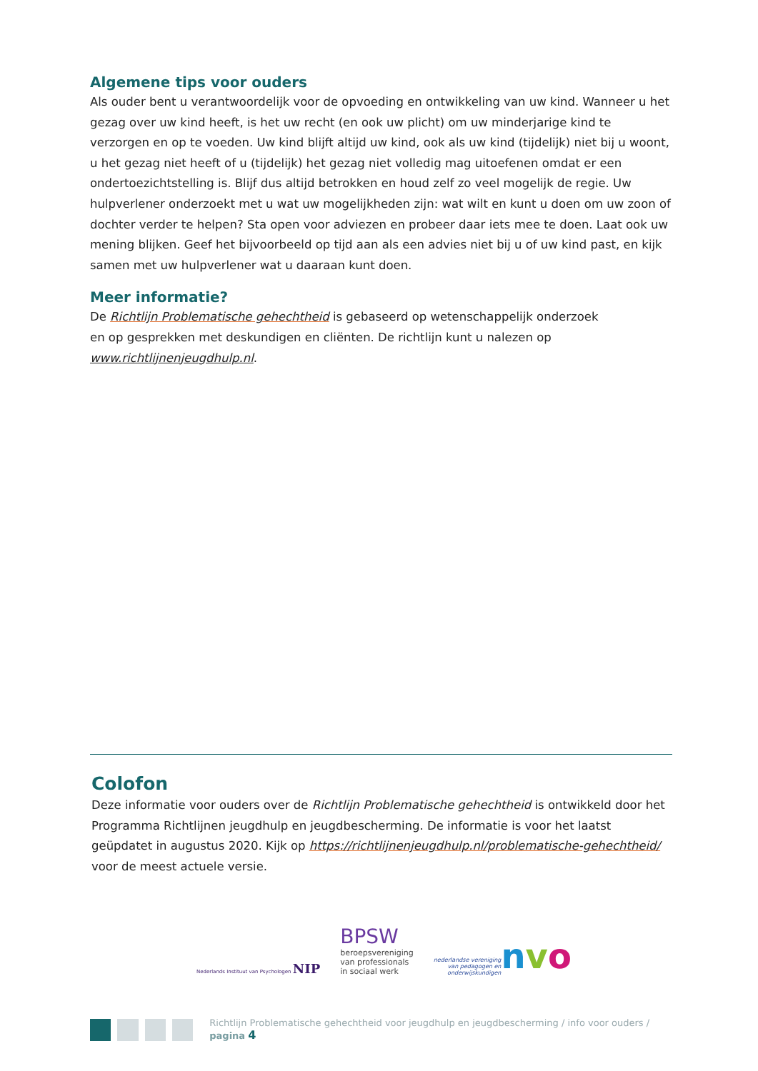Algemene tips voor ouders
Als ouder bent u verantwoordelijk voor de opvoeding en ontwikkeling van uw kind. Wanneer u het gezag over uw kind heeft, is het uw recht (en ook uw plicht) om uw minderjarige kind te verzorgen en op te voeden. Uw kind blijft altijd uw kind, ook als uw kind (tijdelijk) niet bij u woont, u het gezag niet heeft of u (tijdelijk) het gezag niet volledig mag uitoefenen omdat er een ondertoezichtstelling is. Blijf dus altijd betrokken en houd zelf zo veel mogelijk de regie. Uw hulpverlener onderzoekt met u wat uw mogelijkheden zijn: wat wilt en kunt u doen om uw zoon of dochter verder te helpen? Sta open voor adviezen en probeer daar iets mee te doen. Laat ook uw mening blijken. Geef het bijvoorbeeld op tijd aan als een advies niet bij u of uw kind past, en kijk samen met uw hulpverlener wat u daaraan kunt doen.
Meer informatie?
De Richtlijn Problematische gehechtheid is gebaseerd op wetenschappelijk onderzoek
en op gesprekken met deskundigen en cliënten. De richtlijn kunt u nalezen op
www.richtlijnenjeugdhulp.nl.
Colofon
Deze informatie voor ouders over de Richtlijn Problematische gehechtheid is ontwikkeld door het Programma Richtlijnen jeugdhulp en jeugdbescherming. De informatie is voor het laatst geüpdatet in augustus 2020. Kijk op https://richtlijnenjeugdhulp.nl/problematische-gehechtheid/ voor de meest actuele versie.
Nederlands Instituut van Psychologen NIP
BPSW
beroepsvereniging
van professionals
in sociaal werk
nederlandse vereniging
van pedagogen en
onderwijskundigen
nv o
Richtlijn Problematische gehechtheid voor jeugdhulp en jeugdbescherming / info voor ouders / pagina 4